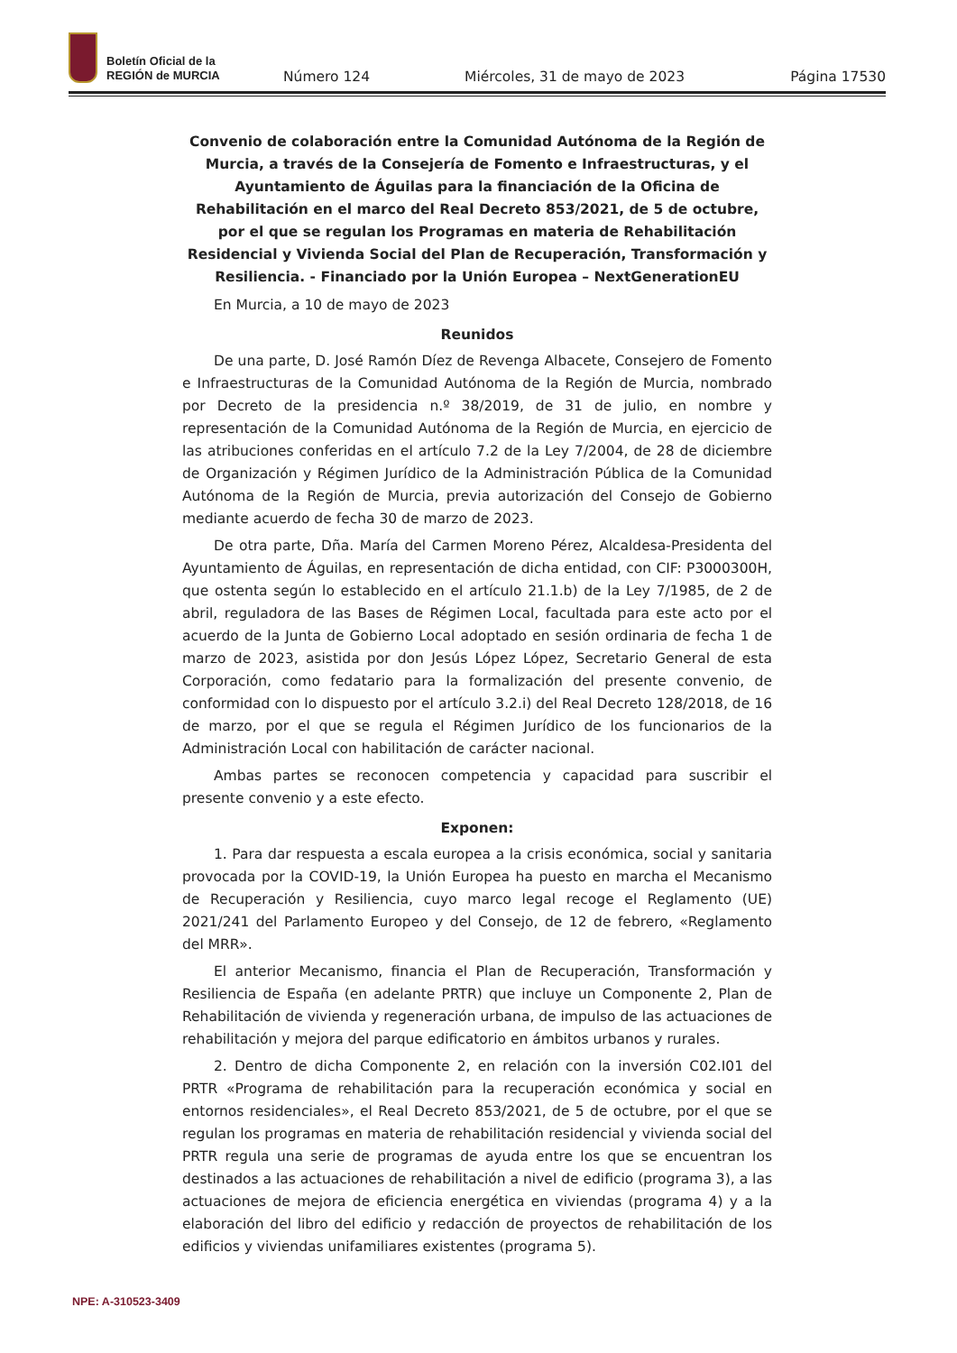Boletín Oficial de la
REGIÓN de MURCIA
Número 124 Miércoles, 31 de mayo de 2023 Página 17530
Convenio de colaboración entre la Comunidad Autónoma de la Región de Murcia, a través de la Consejería de Fomento e Infraestructuras, y el Ayuntamiento de Águilas para la financiación de la Oficina de Rehabilitación en el marco del Real Decreto 853/2021, de 5 de octubre, por el que se regulan los Programas en materia de Rehabilitación Residencial y Vivienda Social del Plan de Recuperación, Transformación y Resiliencia. - Financiado por la Unión Europea – NextGenerationEU
En Murcia, a 10 de mayo de 2023
Reunidos
De una parte, D. José Ramón Díez de Revenga Albacete, Consejero de Fomento e Infraestructuras de la Comunidad Autónoma de la Región de Murcia, nombrado por Decreto de la presidencia n.º 38/2019, de 31 de julio, en nombre y representación de la Comunidad Autónoma de la Región de Murcia, en ejercicio de las atribuciones conferidas en el artículo 7.2 de la Ley 7/2004, de 28 de diciembre de Organización y Régimen Jurídico de la Administración Pública de la Comunidad Autónoma de la Región de Murcia, previa autorización del Consejo de Gobierno mediante acuerdo de fecha 30 de marzo de 2023.
De otra parte, Dña. María del Carmen Moreno Pérez, Alcaldesa-Presidenta del Ayuntamiento de Águilas, en representación de dicha entidad, con CIF: P3000300H, que ostenta según lo establecido en el artículo 21.1.b) de la Ley 7/1985, de 2 de abril, reguladora de las Bases de Régimen Local, facultada para este acto por el acuerdo de la Junta de Gobierno Local adoptado en sesión ordinaria de fecha 1 de marzo de 2023, asistida por don Jesús López López, Secretario General de esta Corporación, como fedatario para la formalización del presente convenio, de conformidad con lo dispuesto por el artículo 3.2.i) del Real Decreto 128/2018, de 16 de marzo, por el que se regula el Régimen Jurídico de los funcionarios de la Administración Local con habilitación de carácter nacional.
Ambas partes se reconocen competencia y capacidad para suscribir el presente convenio y a este efecto.
Exponen:
1. Para dar respuesta a escala europea a la crisis económica, social y sanitaria provocada por la COVID-19, la Unión Europea ha puesto en marcha el Mecanismo de Recuperación y Resiliencia, cuyo marco legal recoge el Reglamento (UE) 2021/241 del Parlamento Europeo y del Consejo, de 12 de febrero, «Reglamento del MRR».
El anterior Mecanismo, financia el Plan de Recuperación, Transformación y Resiliencia de España (en adelante PRTR) que incluye un Componente 2, Plan de Rehabilitación de vivienda y regeneración urbana, de impulso de las actuaciones de rehabilitación y mejora del parque edificatorio en ámbitos urbanos y rurales.
2. Dentro de dicha Componente 2, en relación con la inversión C02.I01 del PRTR «Programa de rehabilitación para la recuperación económica y social en entornos residenciales», el Real Decreto 853/2021, de 5 de octubre, por el que se regulan los programas en materia de rehabilitación residencial y vivienda social del PRTR regula una serie de programas de ayuda entre los que se encuentran los destinados a las actuaciones de rehabilitación a nivel de edificio (programa 3), a las actuaciones de mejora de eficiencia energética en viviendas (programa 4) y a la elaboración del libro del edificio y redacción de proyectos de rehabilitación de los edificios y viviendas unifamiliares existentes (programa 5).
NPE: A-310523-3409